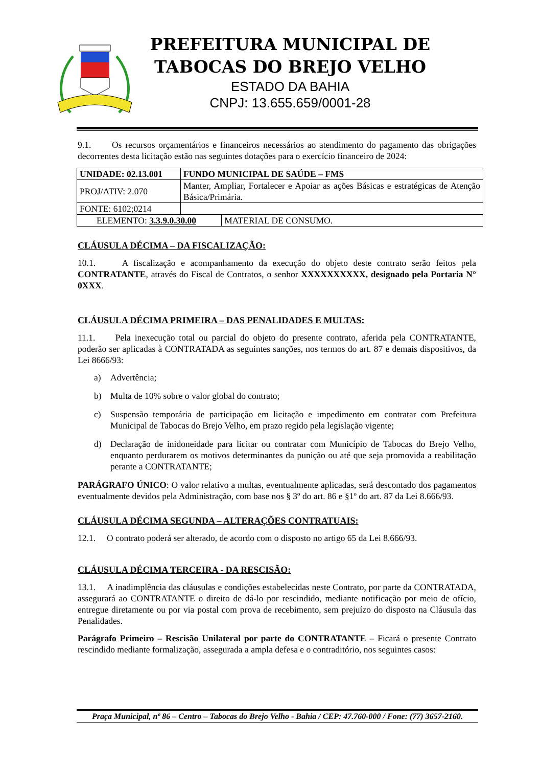PREFEITURA MUNICIPAL DE
TABOCAS DO BREJO VELHO
ESTADO DA BAHIA
CNPJ: 13.655.659/0001-28
9.1. Os recursos orçamentários e financeiros necessários ao atendimento do pagamento das obrigações decorrentes desta licitação estão nas seguintes dotações para o exercício financeiro de 2024:
| UNIDADE: 02.13.001 | FUNDO MUNICIPAL DE SAÚDE – FMS | |
| PROJ/ATIV: 2.070 | Manter, Ampliar, Fortalecer e Apoiar as ações Básicas e estratégicas de Atenção Básica/Primária. | |
| FONTE: 6102;0214 | | |
| ELEMENTO: 3.3.9.0.30.00 | | MATERIAL DE CONSUMO. |
CLÁUSULA DÉCIMA – DA FISCALIZAÇÃO:
10.1. A fiscalização e acompanhamento da execução do objeto deste contrato serão feitos pela CONTRATANTE, através do Fiscal de Contratos, o senhor XXXXXXXXXX, designado pela Portaria N° 0XXX.
CLÁUSULA DÉCIMA PRIMEIRA – DAS PENALIDADES E MULTAS:
11.1. Pela inexecução total ou parcial do objeto do presente contrato, aferida pela CONTRATANTE, poderão ser aplicadas à CONTRATADA as seguintes sanções, nos termos do art. 87 e demais dispositivos, da Lei 8666/93:
a) Advertência;
b) Multa de 10% sobre o valor global do contrato;
c) Suspensão temporária de participação em licitação e impedimento em contratar com Prefeitura Municipal de Tabocas do Brejo Velho, em prazo regido pela legislação vigente;
d) Declaração de inidoneidade para licitar ou contratar com Município de Tabocas do Brejo Velho, enquanto perdurarem os motivos determinantes da punição ou até que seja promovida a reabilitação perante a CONTRATANTE;
PARÁGRAFO ÚNICO: O valor relativo a multas, eventualmente aplicadas, será descontado dos pagamentos eventualmente devidos pela Administração, com base nos § 3º do art. 86 e §1º do art. 87 da Lei 8.666/93.
CLÁUSULA DÉCIMA SEGUNDA – ALTERAÇÕES CONTRATUAIS:
12.1. O contrato poderá ser alterado, de acordo com o disposto no artigo 65 da Lei 8.666/93.
CLÁUSULA DÉCIMA TERCEIRA - DA RESCISÃO:
13.1. A inadimplência das cláusulas e condições estabelecidas neste Contrato, por parte da CONTRATADA, assegurará ao CONTRATANTE o direito de dá-lo por rescindido, mediante notificação por meio de ofício, entregue diretamente ou por via postal com prova de recebimento, sem prejuízo do disposto na Cláusula das Penalidades.
Parágrafo Primeiro – Rescisão Unilateral por parte do CONTRATANTE – Ficará o presente Contrato rescindido mediante formalização, assegurada a ampla defesa e o contraditório, nos seguintes casos:
Praça Municipal, nº 86 – Centro – Tabocas do Brejo Velho - Bahia / CEP: 47.760-000 / Fone: (77) 3657-2160.